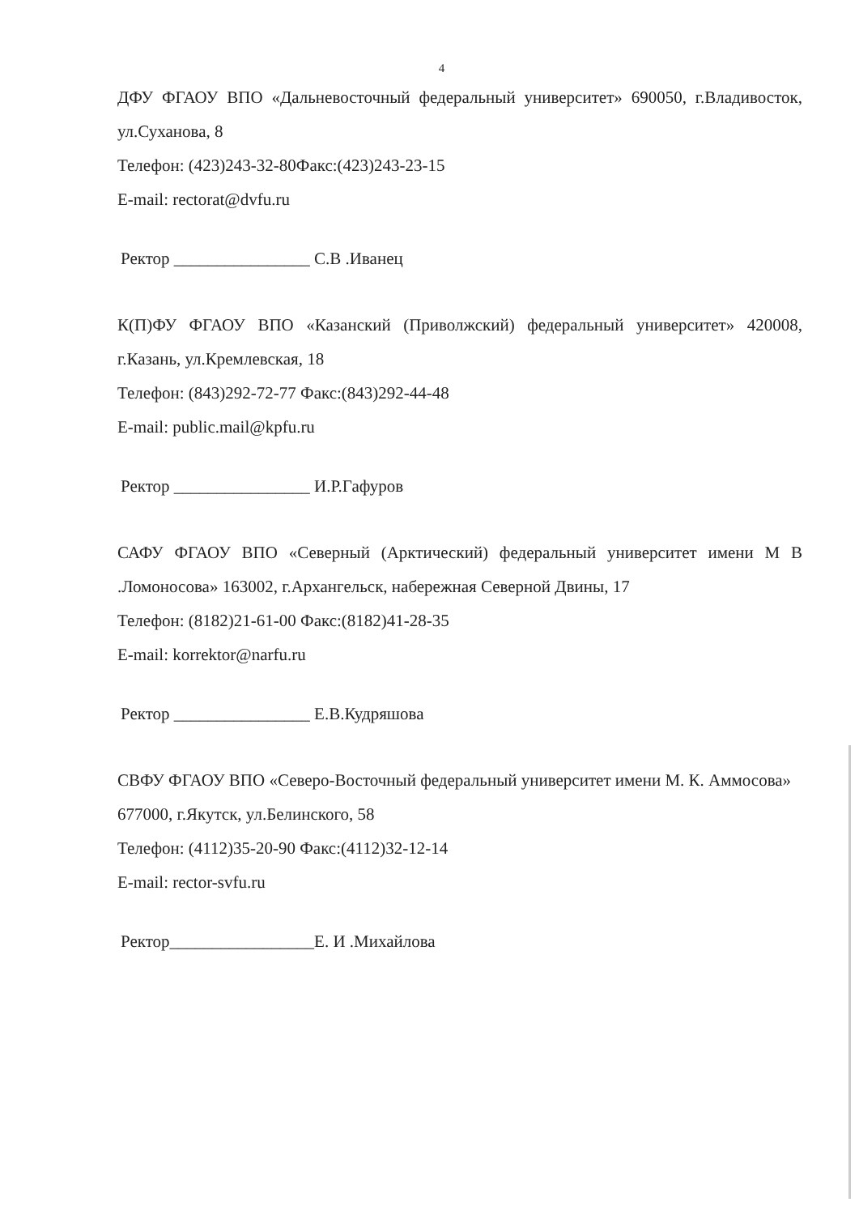4
ДФУ ФГАОУ ВПО «Дальневосточный федеральный университет» 690050, г.Владивосток, ул.Суханова, 8
Телефон: (423)243-32-80Факс:(423)243-23-15
E-mail: rectorat@dvfu.ru
Ректор ________________ С.В .Иванец
К(П)ФУ ФГАОУ ВПО «Казанский (Приволжский) федеральный университет» 420008, г.Казань, ул.Кремлевская, 18
Телефон: (843)292-72-77 Факс:(843)292-44-48
E-mail: public.mail@kpfu.ru
Ректор ________________ И.Р.Гафуров
САФУ ФГАОУ ВПО «Северный (Арктический) федеральный университет имени М В .Ломоносова» 163002, г.Архангельск, набережная Северной Двины, 17
Телефон: (8182)21-61-00 Факс:(8182)41-28-35
E-mail: korrektor@narfu.ru
Ректор ________________ Е.В.Кудряшова
СВФУ ФГАОУ ВПО «Северо-Восточный федеральный университет имени М. К. Аммосова» 677000, г.Якутск, ул.Белинского, 58
Телефон: (4112)35-20-90 Факс:(4112)32-12-14
E-mail: rector-svfu.ru
Ректор_________________Е. И .Михайлова